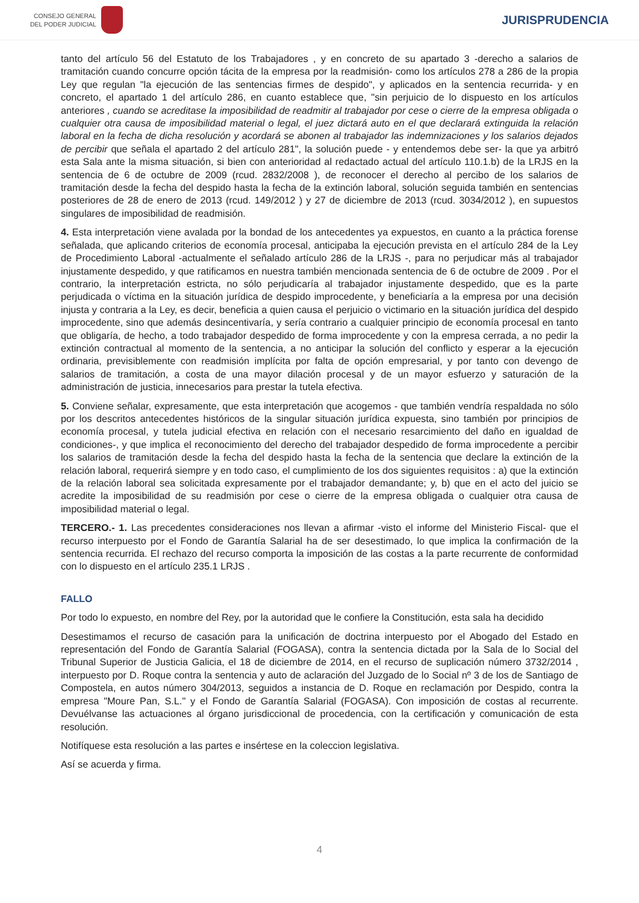CONSEJO GENERAL
DEL PODER JUDICIAL
JURISPRUDENCIA
tanto del artículo 56 del Estatuto de los Trabajadores , y en concreto de su apartado 3 -derecho a salarios de tramitación cuando concurre opción tácita de la empresa por la readmisión- como los artículos 278 a 286 de la propia Ley que regulan "la ejecución de las sentencias firmes de despido", y aplicados en la sentencia recurrida- y en concreto, el apartado 1 del artículo 286, en cuanto establece que, "sin perjuicio de lo dispuesto en los artículos anteriores , cuando se acreditase la imposibilidad de readmitir al trabajador por cese o cierre de la empresa obligada o cualquier otra causa de imposibilidad material o legal, el juez dictará auto en el que declarará extinguida la relación laboral en la fecha de dicha resolución y acordará se abonen al trabajador las indemnizaciones y los salarios dejados de percibir que señala el apartado 2 del artículo 281", la solución puede - y entendemos debe ser- la que ya arbitró esta Sala ante la misma situación, si bien con anterioridad al redactado actual del artículo 110.1.b) de la LRJS en la sentencia de 6 de octubre de 2009 (rcud. 2832/2008 ), de reconocer el derecho al percibo de los salarios de tramitación desde la fecha del despido hasta la fecha de la extinción laboral, solución seguida también en sentencias posteriores de 28 de enero de 2013 (rcud. 149/2012 ) y 27 de diciembre de 2013 (rcud. 3034/2012 ), en supuestos singulares de imposibilidad de readmisión.
4. Esta interpretación viene avalada por la bondad de los antecedentes ya expuestos, en cuanto a la práctica forense señalada, que aplicando criterios de economía procesal, anticipaba la ejecución prevista en el artículo 284 de la Ley de Procedimiento Laboral -actualmente el señalado artículo 286 de la LRJS -, para no perjudicar más al trabajador injustamente despedido, y que ratificamos en nuestra también mencionada sentencia de 6 de octubre de 2009 . Por el contrario, la interpretación estricta, no sólo perjudicaría al trabajador injustamente despedido, que es la parte perjudicada o víctima en la situación jurídica de despido improcedente, y beneficiaría a la empresa por una decisión injusta y contraria a la Ley, es decir, beneficia a quien causa el perjuicio o victimario en la situación jurídica del despido improcedente, sino que además desincentivaría, y sería contrario a cualquier principio de economía procesal en tanto que obligaría, de hecho, a todo trabajador despedido de forma improcedente y con la empresa cerrada, a no pedir la extinción contractual al momento de la sentencia, a no anticipar la solución del conflicto y esperar a la ejecución ordinaria, previsiblemente con readmisión implícita por falta de opción empresarial, y por tanto con devengo de salarios de tramitación, a costa de una mayor dilación procesal y de un mayor esfuerzo y saturación de la administración de justicia, innecesarios para prestar la tutela efectiva.
5. Conviene señalar, expresamente, que esta interpretación que acogemos - que también vendría respaldada no sólo por los descritos antecedentes históricos de la singular situación jurídica expuesta, sino también por principios de economía procesal, y tutela judicial efectiva en relación con el necesario resarcimiento del daño en igualdad de condiciones-, y que implica el reconocimiento del derecho del trabajador despedido de forma improcedente a percibir los salarios de tramitación desde la fecha del despido hasta la fecha de la sentencia que declare la extinción de la relación laboral, requerirá siempre y en todo caso, el cumplimiento de los dos siguientes requisitos : a) que la extinción de la relación laboral sea solicitada expresamente por el trabajador demandante; y, b) que en el acto del juicio se acredite la imposibilidad de su readmisión por cese o cierre de la empresa obligada o cualquier otra causa de imposibilidad material o legal.
TERCERO.- 1. Las precedentes consideraciones nos llevan a afirmar -visto el informe del Ministerio Fiscal- que el recurso interpuesto por el Fondo de Garantía Salarial ha de ser desestimado, lo que implica la confirmación de la sentencia recurrida. El rechazo del recurso comporta la imposición de las costas a la parte recurrente de conformidad con lo dispuesto en el artículo 235.1 LRJS .
FALLO
Por todo lo expuesto, en nombre del Rey, por la autoridad que le confiere la Constitución, esta sala ha decidido
Desestimamos el recurso de casación para la unificación de doctrina interpuesto por el Abogado del Estado en representación del Fondo de Garantía Salarial (FOGASA), contra la sentencia dictada por la Sala de lo Social del Tribunal Superior de Justicia Galicia, el 18 de diciembre de 2014, en el recurso de suplicación número 3732/2014 , interpuesto por D. Roque contra la sentencia y auto de aclaración del Juzgado de lo Social nº 3 de los de Santiago de Compostela, en autos número 304/2013, seguidos a instancia de D. Roque en reclamación por Despido, contra la empresa "Moure Pan, S.L." y el Fondo de Garantía Salarial (FOGASA). Con imposición de costas al recurrente. Devuélvanse las actuaciones al órgano jurisdiccional de procedencia, con la certificación y comunicación de esta resolución.
Notifíquese esta resolución a las partes e insértese en la coleccion legislativa.
Así se acuerda y firma.
4